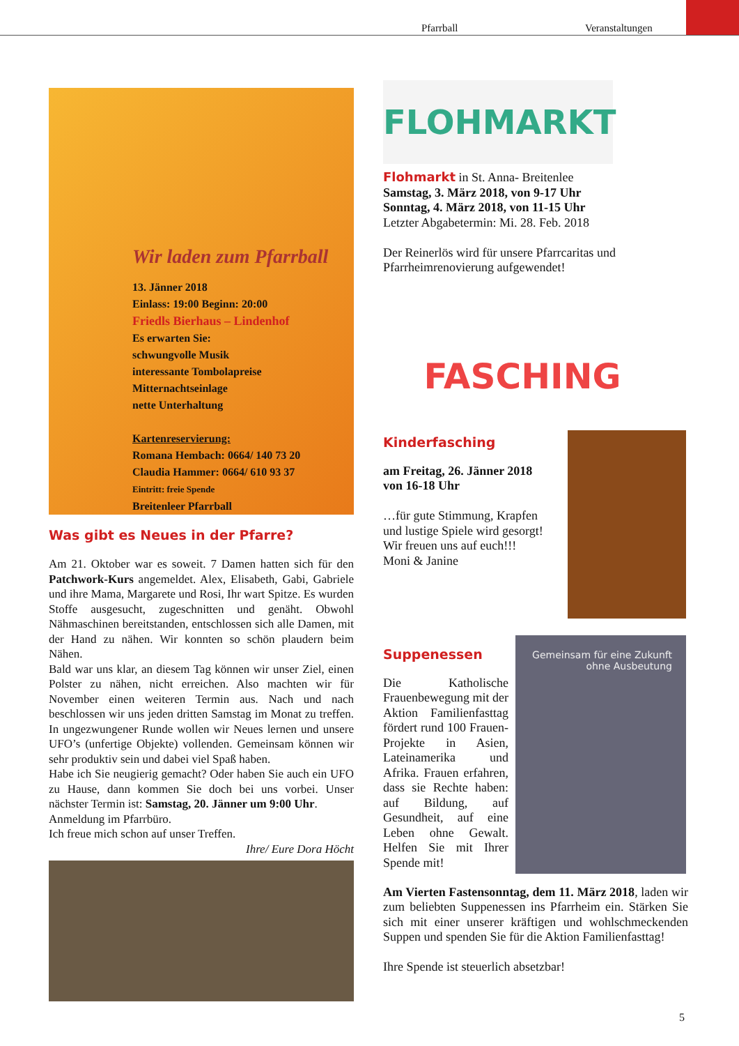Pfarrball Veranstaltungen
Wir laden zum Pfarrball
13. Jänner 2018
Einlass: 19:00 Beginn: 20:00
Friedls Bierhaus – Lindenhof
Es erwarten Sie:
schwungvolle Musik
interessante Tombolapreise
Mitternachtseinlage
nette Unterhaltung
Kartenreservierung:
Romana Hembach: 0664/ 140 73 20
Claudia Hammer: 0664/ 610 93 37
Eintritt: freie Spende
Breitenleer Pfarrball
Was gibt es Neues in der Pfarre?
Am 21. Oktober war es soweit. 7 Damen hatten sich für den Patchwork-Kurs angemeldet. Alex, Elisabeth, Gabi, Gabriele und ihre Mama, Margarete und Rosi, Ihr wart Spitze. Es wurden Stoffe ausgesucht, zugeschnitten und genäht. Obwohl Nähmaschinen bereitstanden, entschlossen sich alle Damen, mit der Hand zu nähen. Wir konnten so schön plaudern beim Nähen.
Bald war uns klar, an diesem Tag können wir unser Ziel, einen Polster zu nähen, nicht erreichen. Also machten wir für November einen weiteren Termin aus. Nach und nach beschlossen wir uns jeden dritten Samstag im Monat zu treffen. In ungezwungener Runde wollen wir Neues lernen und unsere UFO’s (unfertige Objekte) vollenden. Gemeinsam können wir sehr produktiv sein und dabei viel Spaß haben.
Habe ich Sie neugierig gemacht? Oder haben Sie auch ein UFO zu Hause, dann kommen Sie doch bei uns vorbei. Unser nächster Termin ist: Samstag, 20. Jänner um 9:00 Uhr.
Anmeldung im Pfarrbüro.
Ich freue mich schon auf unser Treffen.
Ihre/ Eure Dora Höcht
FLOHMARKT
Flohmarkt in St. Anna- Breitenlee
Samstag, 3. März 2018, von 9-17 Uhr
Sonntag, 4. März 2018, von 11-15 Uhr
Letzter Abgabetermin: Mi. 28. Feb. 2018
Der Reinerlös wird für unsere Pfarrcaritas und Pfarrheimrenovierung aufgewendet!
FASCHING
Kinderfasching
am Freitag, 26. Jänner 2018
von 16-18 Uhr
…für gute Stimmung, Krapfen und lustige Spiele wird gesorgt! Wir freuen uns auf euch!!!
Moni & Janine
Suppenessen
Die Katholische Frauenbewegung mit der Aktion Familienfasttag fördert rund 100 Frauen-Projekte in Asien, Lateinamerika und Afrika. Frauen erfahren, dass sie Rechte haben: auf Bildung, auf Gesundheit, auf eine Leben ohne Gewalt. Helfen Sie mit Ihrer Spende mit!
Gemeinsam für eine Zukunft
ohne Ausbeutung
Am Vierten Fastensonntag, dem 11. März 2018, laden wir zum beliebten Suppenessen ins Pfarrheim ein. Stärken Sie sich mit einer unserer kräftigen und wohlschmeckenden Suppen und spenden Sie für die Aktion Familienfasttag!
Ihre Spende ist steuerlich absetzbar!
5